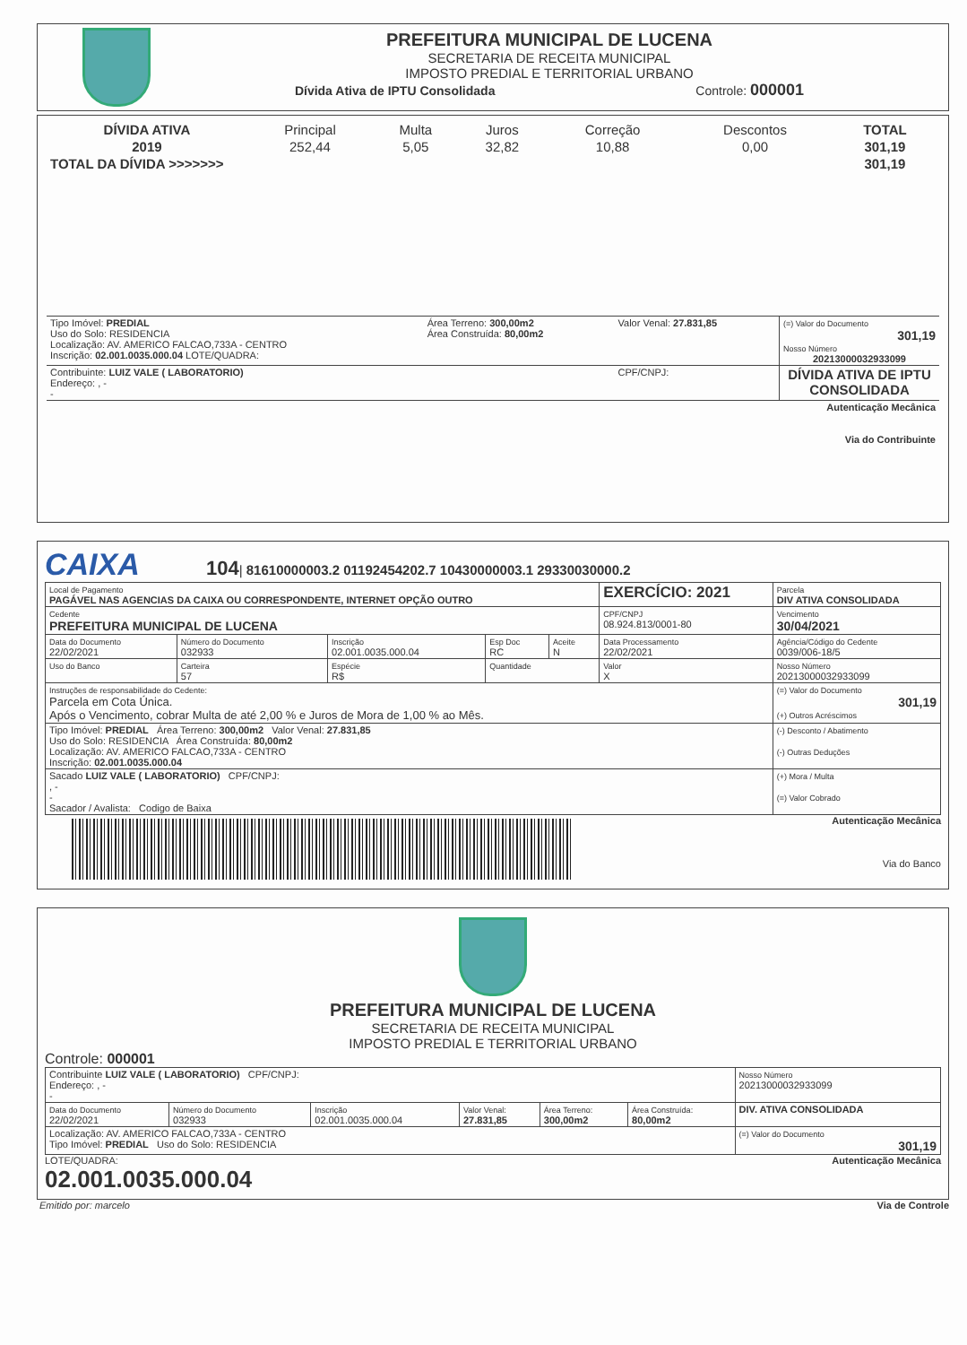PREFEITURA MUNICIPAL DE LUCENA
SECRETARIA DE RECEITA MUNICIPAL
IMPOSTO PREDIAL E TERRITORIAL URBANO
Dívida Ativa de IPTU Consolidada Controle: 000001
| DÍVIDA ATIVA | Principal | Multa | Juros | Correção | Descontos | TOTAL |
| --- | --- | --- | --- | --- | --- | --- |
| 2019 | 252,44 | 5,05 | 32,82 | 10,88 | 0,00 | 301,19 |
| TOTAL DA DÍVIDA >>>>>>> | | | | | | 301,19 |
| Tipo Imóvel: PREDIAL Uso do Solo: RESIDENCIA Localização: AV. AMERICO FALCAO,733A - CENTRO Inscrição: 02.001.0035.000.04 LOTE/QUADRA: | Área Terreno: 300,00m2 Área Construída: 80,00m2 | Valor Venal: 27.831,85 | (=) Valor do Documento 301,19 Nosso Número 20213000032933099 |
| Contribuinte: LUIZ VALE ( LABORATORIO) Endereço: , - - | | CPF/CNPJ: | DÍVIDA ATIVA DE IPTU CONSOLIDADA |
| Autenticação Mecânica Via do Contribuinte | | | |
CAIXA 104| 81610000003.2 01192454202.7 10430000003.1 29330030000.2
| Local de Pagamento PAGÁVEL NAS AGENCIAS DA CAIXA OU CORRESPONDENTE, INTERNET OPÇÃO OUTRO | | | | | EXERCÍCIO: 2021 | Parcela DIV ATIVA CONSOLIDADA |
| Cedente PREFEITURA MUNICIPAL DE LUCENA | | | | | CPF/CNPJ 08.924.813/0001-80 | Vencimento 30/04/2021 |
| Data do Documento 22/02/2021 | Número do Documento 032933 | Inscrição 02.001.0035.000.04 | Esp Doc RC | Aceite N | Data Processamento 22/02/2021 | Agência/Código do Cedente 0039/006-18/5 |
| Uso do Banco | Carteira 57 | Espécie R$ | Quantidade | | Valor X | Nosso Número 20213000032933099 |
| Instruções de responsabilidade do Cedente: Parcela em Cota Única. Após o Vencimento, cobrar Multa de até 2,00 % e Juros de Mora de 1,00 % ao Mês. | | | | | | (=) Valor do Documento 301,19 (+) Outros Acréscimos |
| Tipo Imóvel: PREDIAL Área Terreno: 300,00m2 Valor Venal: 27.831,85 Uso do Solo: RESIDENCIA Área Construída: 80,00m2 Localização: AV. AMERICO FALCAO,733A - CENTRO Inscrição: 02.001.0035.000.04 | | | | | | (-) Desconto / Abatimento (-) Outras Deduções |
| Sacado LUIZ VALE ( LABORATORIO) CPF/CNPJ: , - - Sacador / Avalista: Codigo de Baixa | | | | | | (+) Mora / Multa (=) Valor Cobrado |
Autenticação Mecânica
Via do Banco
PREFEITURA MUNICIPAL DE LUCENA
SECRETARIA DE RECEITA MUNICIPAL
IMPOSTO PREDIAL E TERRITORIAL URBANO
Controle: 000001
| Contribuinte LUIZ VALE ( LABORATORIO) CPF/CNPJ: Endereço: , - - | | | | | | Nosso Número 20213000032933099 |
| Data do Documento 22/02/2021 | Número do Documento 032933 | Inscrição 02.001.0035.000.04 | Valor Venal: 27.831,85 | Área Terreno: 300,00m2 | Área Construída: 80,00m2 | DIV. ATIVA CONSOLIDADA |
| Localização: AV. AMERICO FALCAO,733A - CENTRO Tipo Imóvel: PREDIAL Uso do Solo: RESIDENCIA | | | | | | (=) Valor do Documento 301,19 |
LOTE/QUADRA:
02.001.0035.000.04
Autenticação Mecânica
Emitido por: marcelo Via de Controle